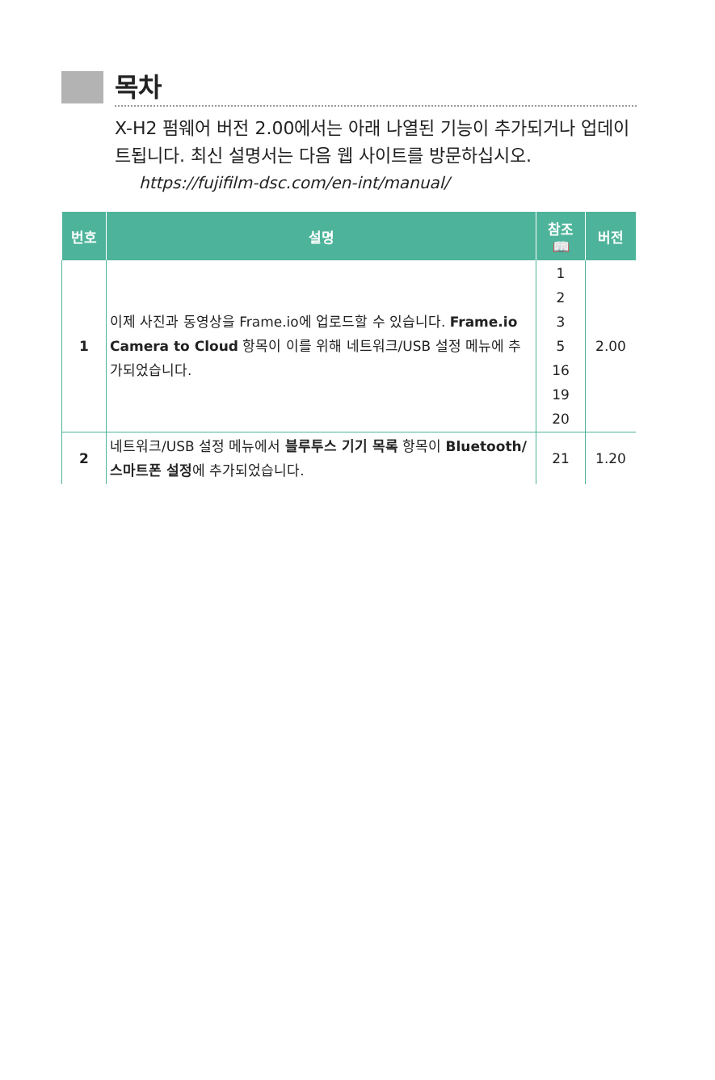목차
X-H2 펌웨어 버전 2.00에서는 아래 나열된 기능이 추가되거나 업데이트됩니다. 최신 설명서는 다음 웹 사이트를 방문하십시오.
https://fujifilm-dsc.com/en-int/manual/
| 번호 | 설명 | 참조 📖 | 버전 |
| --- | --- | --- | --- |
| 1 | 이제 사진과 동영상을 Frame.io에 업로드할 수 있습니다. Frame.io Camera to Cloud 항목이 이를 위해 네트워크/USB 설정 메뉴에 추가되었습니다. | 1 2 3 5 16 19 20 | 2.00 |
| 2 | 네트워크/USB 설정 메뉴에서 블루투스 기기 목록 항목이 Bluetooth/스마트폰 설정 에 추가되었습니다. | 21 | 1.20 |